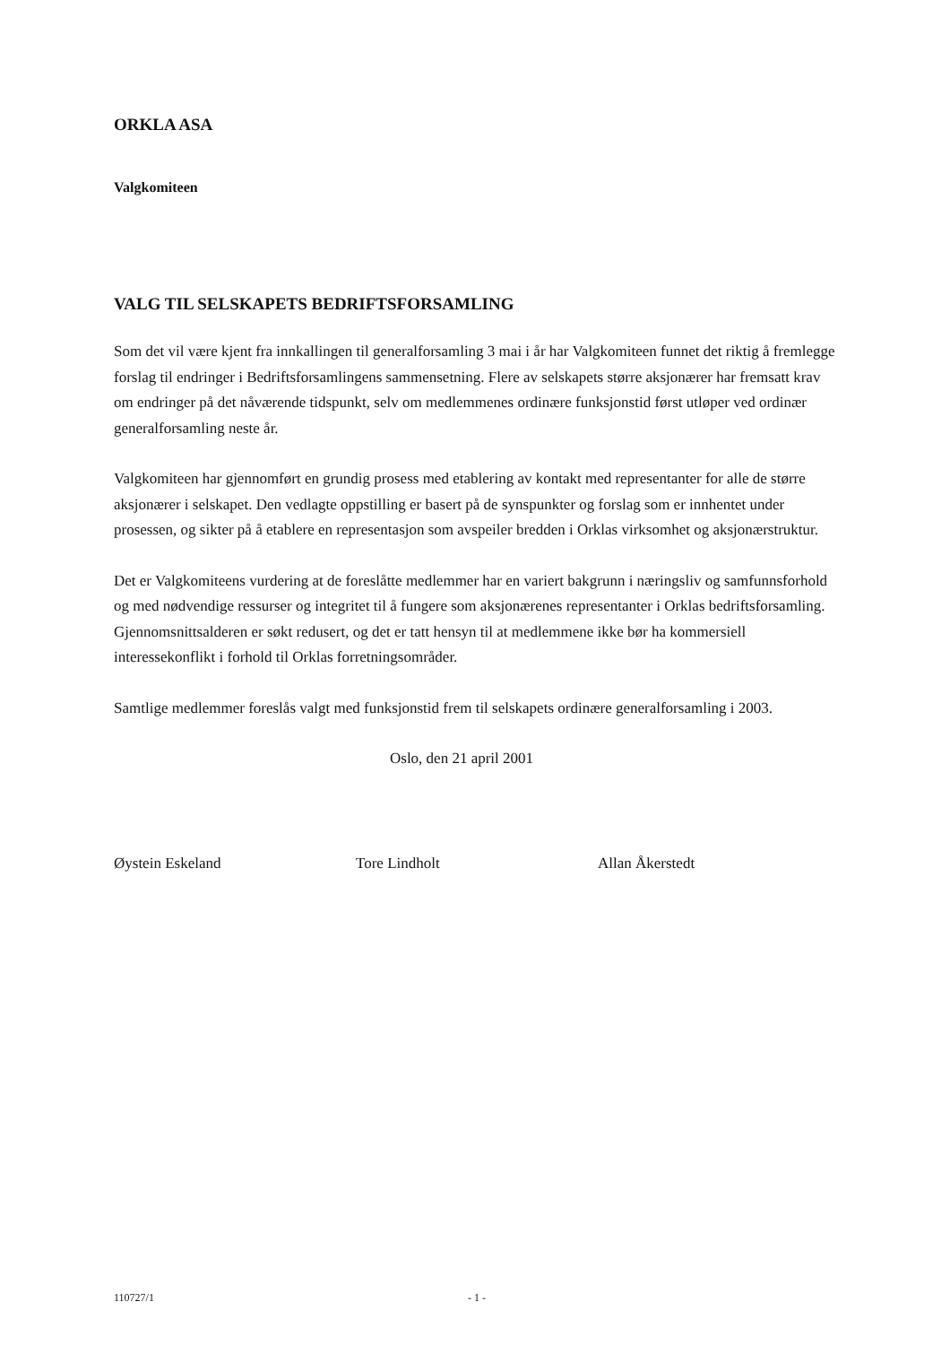ORKLA ASA
Valgkomiteen
VALG TIL SELSKAPETS BEDRIFTSFORSAMLING
Som det vil være kjent fra innkallingen til generalforsamling 3 mai i år har Valgkomiteen funnet det riktig å fremlegge forslag til endringer i Bedriftsforsamlingens sammensetning. Flere av selskapets større aksjonærer har fremsatt krav om endringer på det nåværende tidspunkt, selv om medlemmenes ordinære funksjonstid først utløper ved ordinær generalforsamling neste år.
Valgkomiteen har gjennomført en grundig prosess med etablering av kontakt med representanter for alle de større aksjonærer i selskapet. Den vedlagte oppstilling er basert på de synspunkter og forslag som er innhentet under prosessen, og sikter på å etablere en representasjon som avspeiler bredden i Orklas virksomhet og aksjonærstruktur.
Det er Valgkomiteens vurdering at de foreslåtte medlemmer har en variert bakgrunn i næringsliv og samfunnsforhold og med nødvendige ressurser og integritet til å fungere som aksjonærenes representanter i Orklas bedriftsforsamling. Gjennomsnittsalderen er søkt redusert, og det er tatt hensyn til at medlemmene ikke bør ha kommersiell interessekonflikt i forhold til Orklas forretningsområder.
Samtlige medlemmer foreslås valgt med funksjonstid frem til selskapets ordinære generalforsamling i 2003.
Oslo, den 21 april 2001
Øystein Eskeland Tore Lindholt Allan Åkerstedt
110727/1 - 1 -